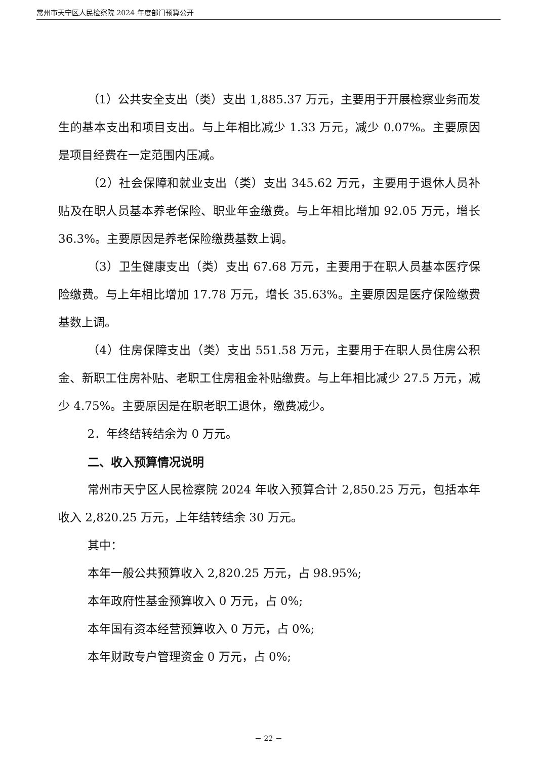常州市天宁区人民检察院 2024 年度部门预算公开
（1）公共安全支出（类）支出 1,885.37 万元，主要用于开展检察业务而发生的基本支出和项目支出。与上年相比减少 1.33 万元，减少 0.07%。主要原因是项目经费在一定范围内压减。
（2）社会保障和就业支出（类）支出 345.62 万元，主要用于退休人员补贴及在职人员基本养老保险、职业年金缴费。与上年相比增加 92.05 万元，增长 36.3%。主要原因是养老保险缴费基数上调。
（3）卫生健康支出（类）支出 67.68 万元，主要用于在职人员基本医疗保险缴费。与上年相比增加 17.78 万元，增长 35.63%。主要原因是医疗保险缴费基数上调。
（4）住房保障支出（类）支出 551.58 万元，主要用于在职人员住房公积金、新职工住房补贴、老职工住房租金补贴缴费。与上年相比减少 27.5 万元，减少 4.75%。主要原因是在职老职工退休，缴费减少。
2．年终结转结余为 0 万元。
二、收入预算情况说明
常州市天宁区人民检察院 2024 年收入预算合计 2,850.25 万元，包括本年收入 2,820.25 万元，上年结转结余 30 万元。
其中：
本年一般公共预算收入 2,820.25 万元，占 98.95%;
本年政府性基金预算收入 0 万元，占 0%;
本年国有资本经营预算收入 0 万元，占 0%;
本年财政专户管理资金 0 万元，占 0%;
－ 22 －